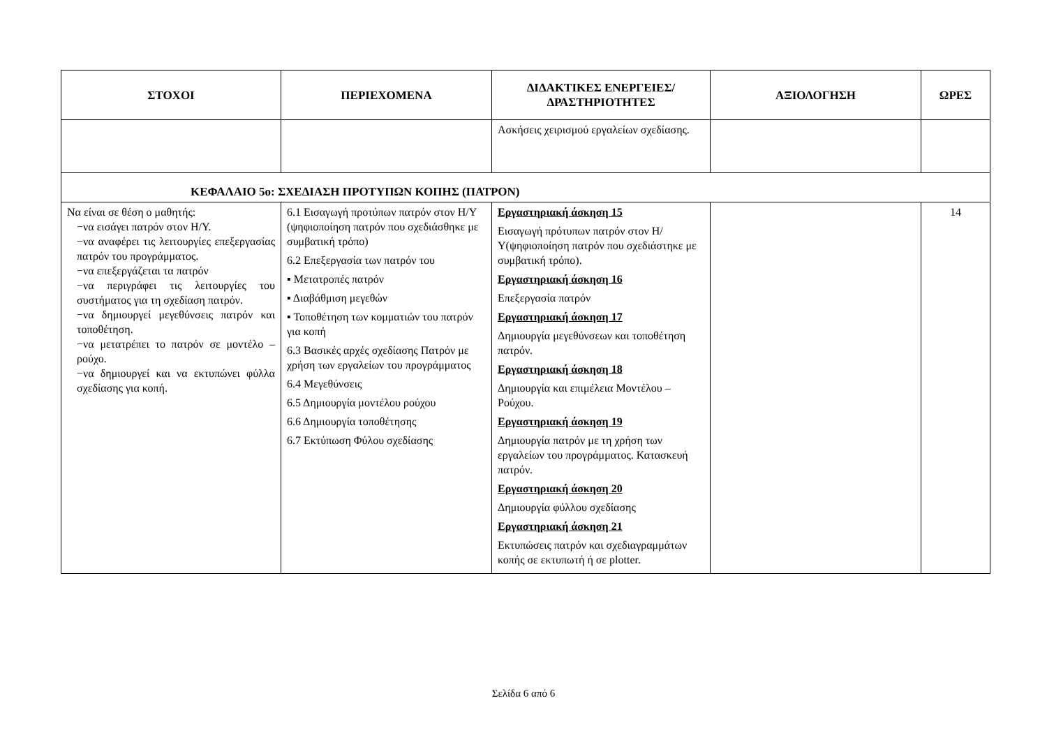| ΣΤΟΧΟΙ | ΠΕΡΙΕΧΟΜΕΝΑ | ΔΙΔΑΚΤΙΚΕΣ ΕΝΕΡΓΕΙΕΣ/ ΔΡΑΣΤΗΡΙΟΤΗΤΕΣ | ΑΞΙΟΛΟΓΗΣΗ | ΩΡΕΣ |
| --- | --- | --- | --- | --- |
| | | Ασκήσεις χειρισμού εργαλείων σχεδίασης. | | |
| ΚΕΦΑΛΑΙΟ 5ο: ΣΧΕΔΙΑΣΗ ΠΡΟΤΥΠΩΝ ΚΟΠΗΣ (ΠΑΤΡΟΝ) | | | | |
| Να είναι σε θέση ο μαθητής: −να εισάγει πατρόν στον Η/Υ. −να αναφέρει τις λειτουργίες επεξεργασίας πατρόν του προγράμματος. −να επεξεργάζεται τα πατρόν −να περιγράφει τις λειτουργίες του συστήματος για τη σχεδίαση πατρόν. −να δημιουργεί μεγεθύνσεις πατρόν και τοποθέτηση. −να μετατρέπει το πατρόν σε μοντέλο – ρούχο. −να δημιουργεί και να εκτυπώνει φύλλα σχεδίασης για κοπή. | 6.1 Εισαγωγή προτύπων πατρόν στον Η/Υ (ψηφιοποίηση πατρόν που σχεδιάσθηκε με συμβατική τρόπο) 6.2 Επεξεργασία των πατρόν του ▪ Μετατροπές πατρόν ▪ Διαβάθμιση μεγεθών ▪ Τοποθέτηση των κομματιών του πατρόν για κοπή 6.3 Βασικές αρχές σχεδίασης Πατρόν με χρήση των εργαλείων του προγράμματος 6.4 Μεγεθύνσεις 6.5 Δημιουργία μοντέλου ρούχου 6.6 Δημιουργία τοποθέτησης 6.7 Εκτύπωση Φύλου σχεδίασης | Εργαστηριακή άσκηση 15 Εισαγωγή πρότυπων πατρόν στον Η/Υ(ψηφιοποίηση πατρόν που σχεδιάστηκε με συμβατική τρόπο). Εργαστηριακή άσκηση 16 Επεξεργασία πατρόν Εργαστηριακή άσκηση 17 Δημιουργία μεγεθύνσεων και τοποθέτηση πατρόν. Εργαστηριακή άσκηση 18 Δημιουργία και επιμέλεια Μοντέλου – Ρούχου. Εργαστηριακή άσκηση 19 Δημιουργία πατρόν με τη χρήση των εργαλείων του προγράμματος. Κατασκευή πατρόν. Εργαστηριακή άσκηση 20 Δημιουργία φύλλου σχεδίασης Εργαστηριακή άσκηση 21 Εκτυπώσεις πατρόν και σχεδιαγραμμάτων κοπής σε εκτυπωτή ή σε plotter. | | 14 |
Σελίδα 6 από 6